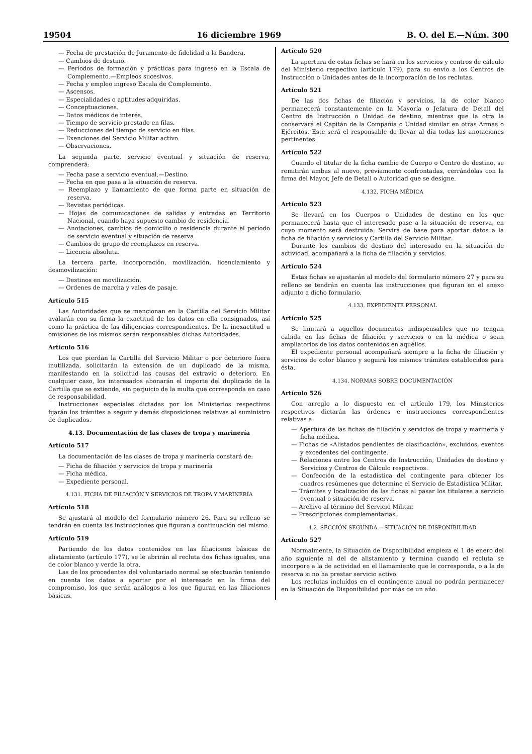19504 16 diciembre 1969 B. O. del E.—Núm. 300
— Fecha de prestación de Juramento de fidelidad a la Bandera.
— Cambios de destino.
— Períodos de formación y prácticas para ingreso en la Escala de Complemento.—Empleos sucesivos.
— Fecha y empleo ingreso Escala de Complemento.
— Ascensos.
— Especialidades o aptitudes adquiridas.
— Conceptuaciones.
— Datos médicos de interés.
— Tiempo de servicio prestado en filas.
— Reducciones del tiempo de servicio en filas.
— Exenciones del Servicio Militar activo.
— Observaciones.
La segunda parte, servicio eventual y situación de reserva, comprenderá:
— Fecha pase a servicio eventual.—Destino.
— Fecha en que pasa a la situación de reserva.
— Reemplazo y llamamiento de que forma parte en situación de reserva.
— Revistas periódicas.
— Hojas de comunicaciones de salidas y entradas en Territorio Nacional, cuando haya supuesto cambio de residencia.
— Anotaciones, cambios de domicilio o residencia durante el período de servicio eventual y situación de reserva
— Cambios de grupo de reemplazos en reserva.
— Licencia absoluta.
La tercera parte, incorporación, movilización, licenciamiento y desmovilización:
— Destinos en movilización.
— Ordenes de marcha y vales de pasaje.
Artículo 515
Las Autoridades que se mencionan en la Cartilla del Servicio Militar avalarán con su firma la exactitud de los datos en ella consignados, así como la práctica de las diligencias correspondientes. De la inexactitud u omisiones de los mismos serán responsables dichas Autoridades.
Artículo 516
Los que pierdan la Cartilla del Servicio Militar o por deterioro fuera inutilizada, solicitarán la extensión de un duplicado de la misma, manifestando en la solicitud las causas del extravío o deterioro. En cualquier caso, los interesados abonarán el importe del duplicado de la Cartilla que se extiende, sin perjuicio de la multa que corresponda en caso de responsabilidad.
Instrucciones especiales dictadas por los Ministerios respectivos fijarán los trámites a seguir y demás disposiciones relativas al suministro de duplicados.
4.13. Documentación de las clases de tropa y marinería
Artículo 517
La documentación de las clases de tropa y marinería constará de:
— Ficha de filiación y servicios de tropa y marinería
— Ficha médica.
— Expediente personal.
4.131. FICHA DE FILIACIÓN Y SERVICIOS DE TROPA Y MARINERÍA
Artículo 518
Se ajustará al modelo del formulario número 26. Para su relleno se tendrán en cuenta las instrucciones que figuran a continuación del mismo.
Artículo 519
Partiendo de los datos contenidos en las filiaciones básicas de alistamiento (artículo 177), se le abrirán al recluta dos fichas iguales, una de color blanco y verde la otra.
Las de los procedentes del voluntariado normal se efectuarán teniendo en cuenta los datos a aportar por el interesado en la firma del compromiso, los que serán análogos a los que figuran en las filiaciones básicas.
Artículo 520
La apertura de estas fichas se hará en los servicios y centros de cálculo del Ministerio respectivo (artículo 179), para su envío a los Centros de Instrucción o Unidades antes de la incorporación de los reclutas.
Artículo 521
De las dos fichas de filiación y servicios, la de color blanco permanecerá constantemente en la Mayoría o Jefatura de Detall del Centro de Instrucción o Unidad de destino, mientras que la otra la conservará el Capitán de la Compañía o Unidad similar en otras Armas o Ejércitos. Este será el responsable de llevar al día todas las anotaciones pertinentes.
Artículo 522
Cuando el titular de la ficha cambie de Cuerpo o Centro de destino, se remitirán ambas al nuevo, previamente confrontadas, cerrándolas con la firma del Mayor, Jefe de Detall o Autoridad que se designe.
4.132. FICHA MÉDICA
Artículo 523
Se llevará en los Cuerpos o Unidades de destino en los que permanecerá hasta que el interesado pase a la situación de reserva, en cuyo momento será destruida. Servirá de base para aportar datos a la ficha de filiación y servicios y Cartilla del Servicio Militar.
Durante los cambios de destino del interesado en la situación de actividad, acompañará a la ficha de filiación y servicios.
Artículo 524
Estas fichas se ajustarán al modelo del formulario número 27 y para su relleno se tendrán en cuenta las instrucciones que figuran en el anexo adjunto a dicho formulario.
4.133. EXPEDIENTE PERSONAL
Artículo 525
Se limitará a aquellos documentos indispensables que no tengan cabida en las fichas de filiación y servicios o en la médica o sean ampliatorios de los datos contenidos en aquéllos.
El expediente personal acompañará siempre a la ficha de filiación y servicios de color blanco y seguirá los mismos trámites establecidos para ésta.
4.134. NORMAS SOBRE DOCUMENTACIÓN
Artículo 526
Con arreglo a lo dispuesto en el artículo 179, los Ministerios respectivos dictarán las órdenes e instrucciones correspondientes relativas a:
— Apertura de las fichas de filiación y servicios de tropa y marinería y ficha médica.
— Fichas de «Alistados pendientes de clasificación», excluidos, exentos y excedentes del contingente.
— Relaciones entre los Centros de Instrucción, Unidades de destino y Servicios y Centros de Cálculo respectivos.
— Confección de la estadística del contingente para obtener los cuadros resúmenes que determine el Servicio de Estadística Militar.
— Trámites y localización de las fichas al pasar los titulares a servicio eventual o situación de reserva.
— Archivo al término del Servicio Militar.
— Prescripciones complementarias.
4.2. SECCIÓN SEGUNDA.—SITUACIÓN DE DISPONIBILIDAD
Artículo 527
Normalmente, la Situación de Disponibilidad empieza el 1 de enero del año siguiente al del de alistamiento y termina cuando el recluta se incorpore a la de actividad en el llamamiento que le corresponda, o a la de reserva si no ha prestar servicio activo.
Los reclutas incluídos en el contingente anual no podrán permanecer en la Situación de Disponibilidad por más de un año.